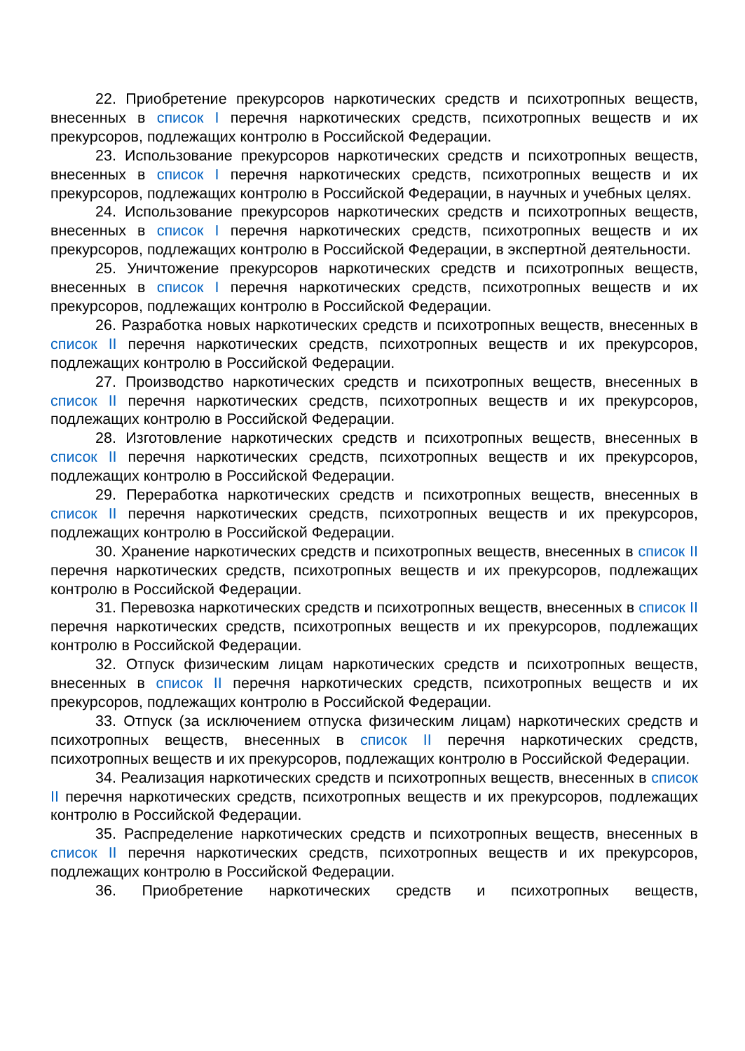22. Приобретение прекурсоров наркотических средств и психотропных веществ, внесенных в список I перечня наркотических средств, психотропных веществ и их прекурсоров, подлежащих контролю в Российской Федерации.
23. Использование прекурсоров наркотических средств и психотропных веществ, внесенных в список I перечня наркотических средств, психотропных веществ и их прекурсоров, подлежащих контролю в Российской Федерации, в научных и учебных целях.
24. Использование прекурсоров наркотических средств и психотропных веществ, внесенных в список I перечня наркотических средств, психотропных веществ и их прекурсоров, подлежащих контролю в Российской Федерации, в экспертной деятельности.
25. Уничтожение прекурсоров наркотических средств и психотропных веществ, внесенных в список I перечня наркотических средств, психотропных веществ и их прекурсоров, подлежащих контролю в Российской Федерации.
26. Разработка новых наркотических средств и психотропных веществ, внесенных в список II перечня наркотических средств, психотропных веществ и их прекурсоров, подлежащих контролю в Российской Федерации.
27. Производство наркотических средств и психотропных веществ, внесенных в список II перечня наркотических средств, психотропных веществ и их прекурсоров, подлежащих контролю в Российской Федерации.
28. Изготовление наркотических средств и психотропных веществ, внесенных в список II перечня наркотических средств, психотропных веществ и их прекурсоров, подлежащих контролю в Российской Федерации.
29. Переработка наркотических средств и психотропных веществ, внесенных в список II перечня наркотических средств, психотропных веществ и их прекурсоров, подлежащих контролю в Российской Федерации.
30. Хранение наркотических средств и психотропных веществ, внесенных в список II перечня наркотических средств, психотропных веществ и их прекурсоров, подлежащих контролю в Российской Федерации.
31. Перевозка наркотических средств и психотропных веществ, внесенных в список II перечня наркотических средств, психотропных веществ и их прекурсоров, подлежащих контролю в Российской Федерации.
32. Отпуск физическим лицам наркотических средств и психотропных веществ, внесенных в список II перечня наркотических средств, психотропных веществ и их прекурсоров, подлежащих контролю в Российской Федерации.
33. Отпуск (за исключением отпуска физическим лицам) наркотических средств и психотропных веществ, внесенных в список II перечня наркотических средств, психотропных веществ и их прекурсоров, подлежащих контролю в Российской Федерации.
34. Реализация наркотических средств и психотропных веществ, внесенных в список II перечня наркотических средств, психотропных веществ и их прекурсоров, подлежащих контролю в Российской Федерации.
35. Распределение наркотических средств и психотропных веществ, внесенных в список II перечня наркотических средств, психотропных веществ и их прекурсоров, подлежащих контролю в Российской Федерации.
36. Приобретение наркотических средств и психотропных веществ,